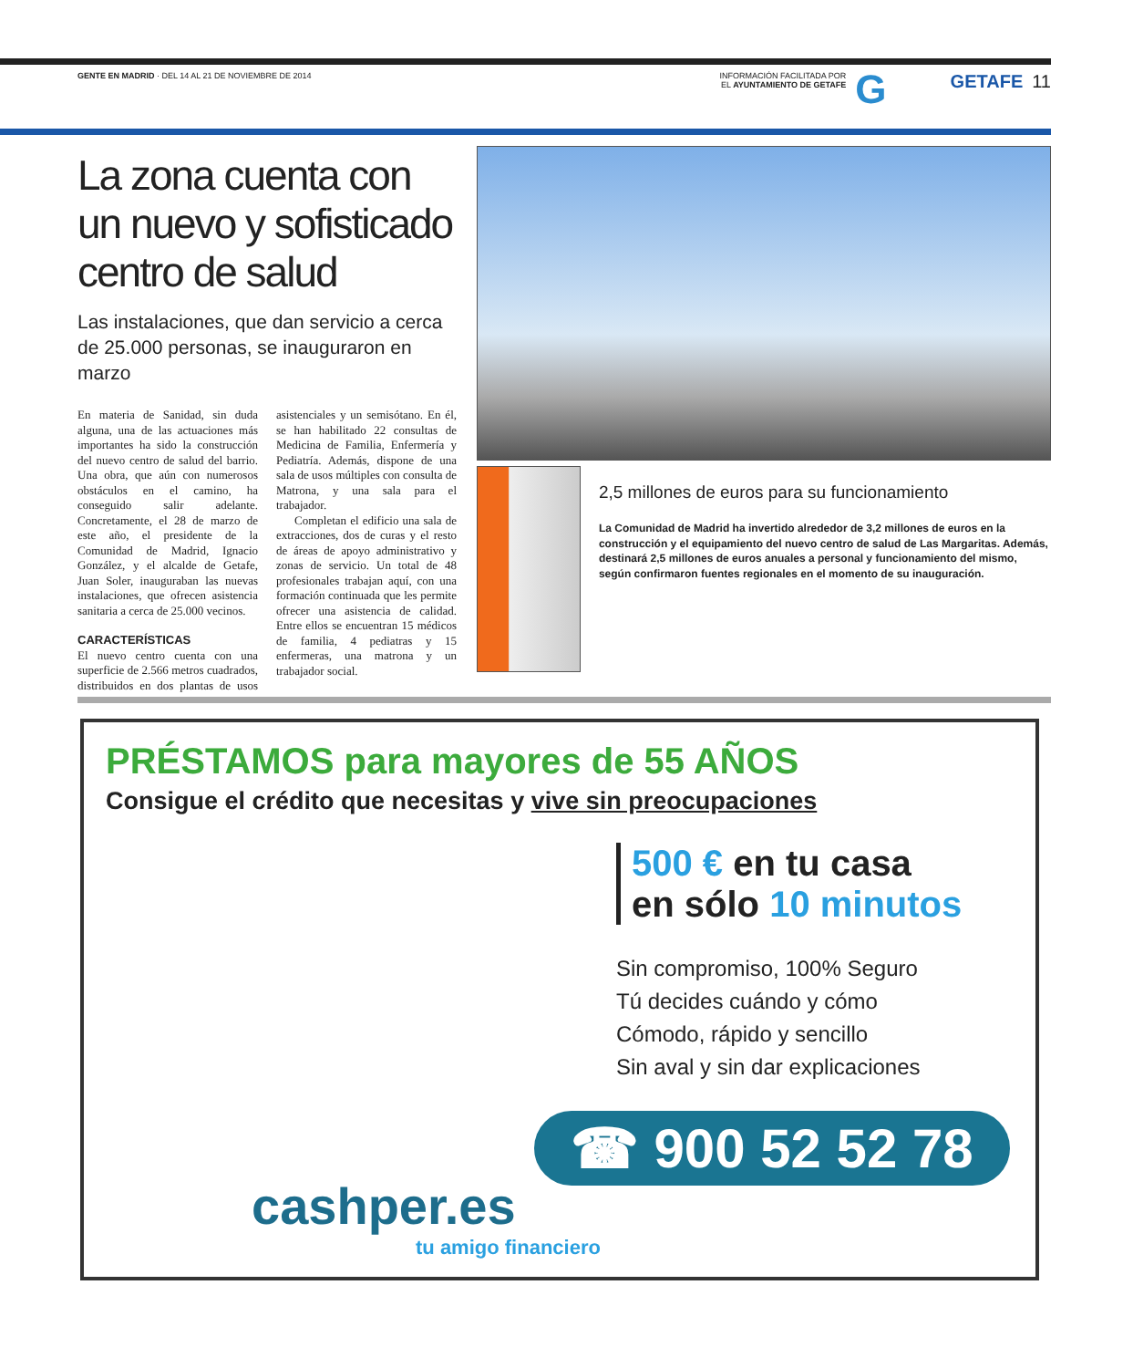GENTE EN MADRID · DEL 14 AL 21 DE NOVIEMBRE DE 2014
INFORMACIÓN FACILITADA POR
EL AYUNTAMIENTO DE GETAFE
G
GETAFE 11
La zona cuenta con un nuevo y sofisticado centro de salud
Las instalaciones, que dan servicio a cerca de 25.000 personas, se inauguraron en marzo
En materia de Sanidad, sin duda alguna, una de las actuaciones más importantes ha sido la construcción del nuevo centro de salud del barrio. Una obra, que aún con numerosos obstáculos en el camino, ha conseguido salir adelante. Concretamente, el 28 de marzo de este año, el presidente de la Comunidad de Madrid, Ignacio González, y el alcalde de Getafe, Juan Soler, inauguraban las nuevas instalaciones, que ofrecen asistencia sanitaria a cerca de 25.000 vecinos.
CARACTERÍSTICAS
El nuevo centro cuenta con una superficie de 2.566 metros cuadrados, distribuidos en dos plantas de usos asistenciales y un semisótano. En él, se han habilitado 22 consultas de Medicina de Familia, Enfermería y Pediatría. Además, dispone de una sala de usos múltiples con consulta de Matrona, y una sala para el trabajador.
Completan el edificio una sala de extracciones, dos de curas y el resto de áreas de apoyo administrativo y zonas de servicio. Un total de 48 profesionales trabajan aquí, con una formación continuada que les permite ofrecer una asistencia de calidad. Entre ellos se encuentran 15 médicos de familia, 4 pediatras y 15 enfermeras, una matrona y un trabajador social.
2,5 millones de euros para su funcionamiento
La Comunidad de Madrid ha invertido alrededor de 3,2 millones de euros en la construcción y el equipamiento del nuevo centro de salud de Las Margaritas. Además, destinará 2,5 millones de euros anuales a personal y funcionamiento del mismo, según confirmaron fuentes regionales en el momento de su inauguración.
PRÉSTAMOS para mayores de 55 AÑOS
Consigue el crédito que necesitas y vive sin preocupaciones
500 € en tu casa
en sólo 10 minutos
Sin compromiso, 100% Seguro
Tú decides cuándo y cómo
Cómodo, rápido y sencillo
Sin aval y sin dar explicaciones
☎ 900 52 52 78
cashper.es
tu amigo financiero